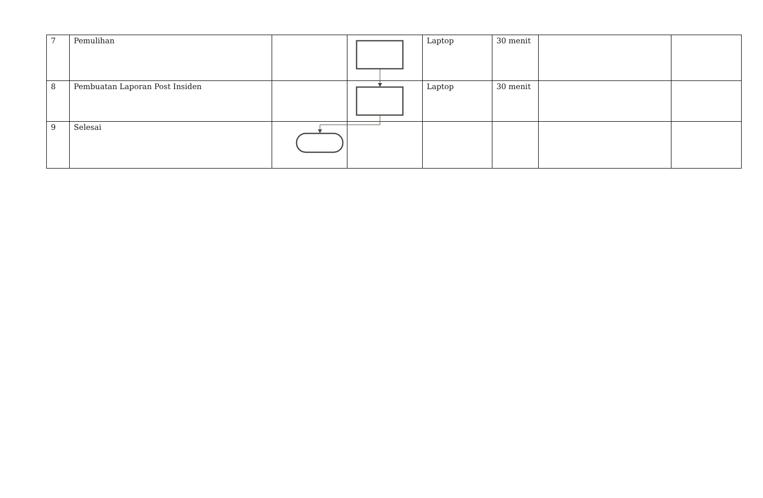| 7 | Pemulihan | | | Laptop | 30 menit | | |
| 8 | Pembuatan Laporan Post Insiden | | | Laptop | 30 menit | | |
| 9 | Selesai | | | | | | |